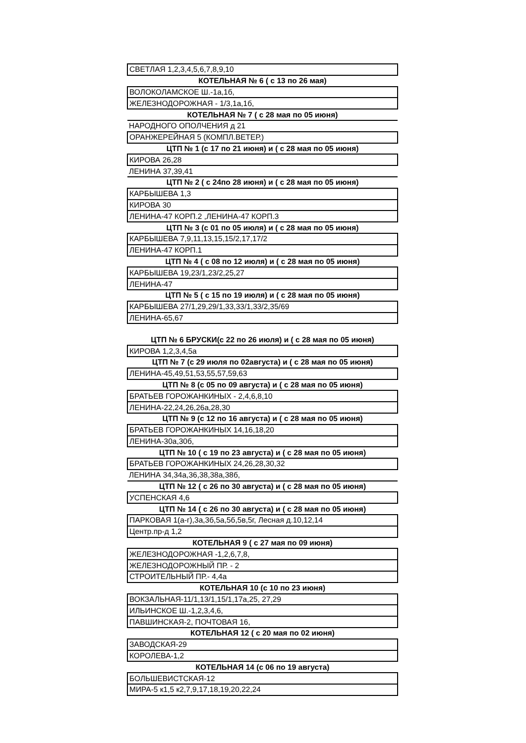| СВЕТЛАЯ 1,2,3,4,5,6,7,8,9,10 |
| КОТЕЛЬНАЯ № 6 ( с 13 по 26 мая) |
| ВОЛОКОЛАМСКОЕ Ш.-1а,1б, |
| ЖЕЛЕЗНОДОРОЖНАЯ - 1/3,1а,1б, |
| КОТЕЛЬНАЯ № 7 ( с 28 мая по 05 июня) |
| НАРОДНОГО ОПОЛЧЕНИЯ д 21 |
| ОРАНЖЕРЕЙНАЯ 5 (КОМПЛ.ВЕТЕР.) |
| ЦТП № 1 (с 17 по 21 июня) и ( с 28 мая по 05 июня) |
| КИРОВА 26,28 |
| ЛЕНИНА 37,39,41 |
| ЦТП № 2 ( с 24по 28 июня) и ( с 28 мая по 05 июня) |
| КАРБЫШЕВА 1,3 |
| КИРОВА 30 |
| ЛЕНИНА-47 КОРП.2 ,ЛЕНИНА-47 КОРП.3 |
| ЦТП № 3 (с 01 по 05 июля) и ( с 28 мая по 05 июня) |
| КАРБЫШЕВА 7,9,11,13,15,15/2,17,17/2 |
| ЛЕНИНА-47 КОРП.1 |
| ЦТП № 4 ( с 08 по 12 июля) и ( с 28 мая по 05 июня) |
| КАРБЫШЕВА 19,23/1,23/2,25,27 |
| ЛЕНИНА-47 |
| ЦТП № 5 ( с 15 по 19 июля) и ( с 28 мая по 05 июня) |
| КАРБЫШЕВА 27/1,29,29/1,33,33/1,33/2,35/69 |
| ЛЕНИНА-65,67 |
| ЦТП № 6 БРУСКИ(с 22 по 26 июля) и ( с 28 мая по 05 июня) |
| КИРОВА 1,2,3,4,5а |
| ЦТП № 7 (с 29 июля по 02августа) и ( с 28 мая по 05 июня) |
| ЛЕНИНА-45,49,51,53,55,57,59,63 |
| ЦТП № 8 (с 05 по 09 августа) и ( с 28 мая по 05 июня) |
| БРАТЬЕВ ГОРОЖАНКИНЫХ - 2,4,6,8,10 |
| ЛЕНИНА-22,24,26,26а,28,30 |
| ЦТП № 9 (с 12 по 16 августа) и ( с 28 мая по 05 июня) |
| БРАТЬЕВ ГОРОЖАНКИНЫХ 14,16,18,20 |
| ЛЕНИНА-30а,30б, |
| ЦТП № 10 ( с 19 по 23 августа) и ( с 28 мая по 05 июня) |
| БРАТЬЕВ ГОРОЖАНКИНЫХ 24,26,28,30,32 |
| ЛЕНИНА 34,34а,36,38,38а,38б, |
| ЦТП № 12 ( с 26 по 30 августа) и ( с 28 мая по 05 июня) |
| УСПЕНСКАЯ 4,6 |
| ЦТП № 14 ( с 26 по 30 августа) и ( с 28 мая по 05 июня) |
| ПАРКОВАЯ 1(а-г),3а,3б,5а,5б,5в,5г, Лесная д.10,12,14 |
| Центр.пр-д 1,2 |
| КОТЕЛЬНАЯ 9 ( с 27 мая по 09 июня) |
| ЖЕЛЕЗНОДОРОЖНАЯ -1,2,6,7,8, |
| ЖЕЛЕЗНОДОРОЖНЫЙ ПР. - 2 |
| СТРОИТЕЛЬНЫЙ ПР.- 4,4а |
| КОТЕЛЬНАЯ 10 (с 10 по 23 июня) |
| ВОКЗАЛЬНАЯ-11/1,13/1,15/1,17а,25, 27,29 |
| ИЛЬИНСКОЕ Ш.-1,2,3,4,6, |
| ПАВШИНСКАЯ-2, ПОЧТОВАЯ 16, |
| КОТЕЛЬНАЯ 12 ( с 20 мая по 02 июня) |
| ЗАВОДСКАЯ-29 |
| КОРОЛЕВА-1,2 |
| КОТЕЛЬНАЯ 14 (с 06 по 19 августа) |
| БОЛЬШЕВИСТСКАЯ-12 |
| МИРА-5 к1,5 к2,7,9,17,18,19,20,22,24 |